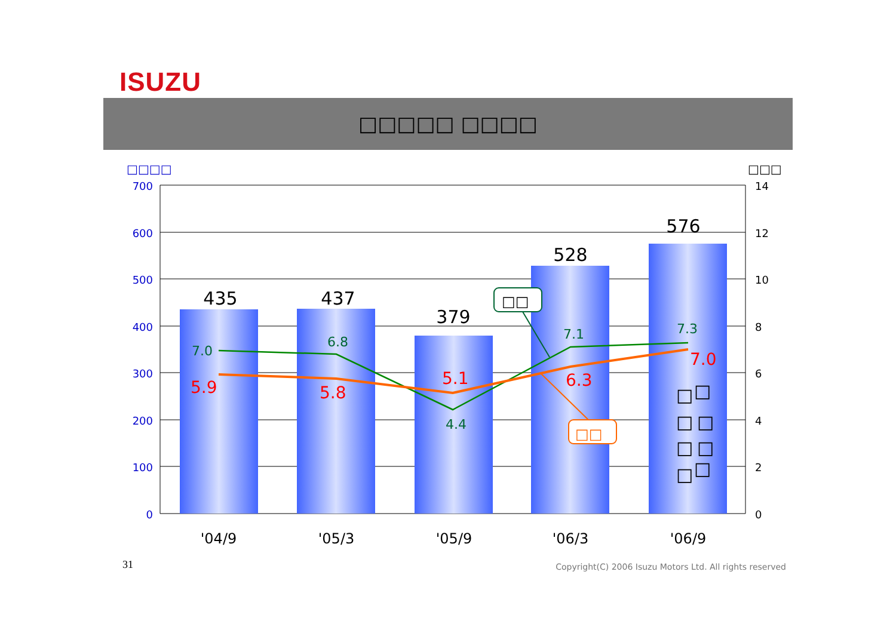ISUZU
□□□□□ □□□□
□□□□
□□□
700
600
500
400
300
200
100
0
14
12
10
8
6
4
2
0
435
437
379
528
576
7.0
6.8
4.4
7.1
7.3
5.9
5.8
5.1
6.3
7.0
□□
□□
□
□
□
□
□
□
□
□
'04/9
'05/3
'05/9
'06/3
'06/9
31
Copyright(C) 2006 Isuzu Motors Ltd. All rights reserved